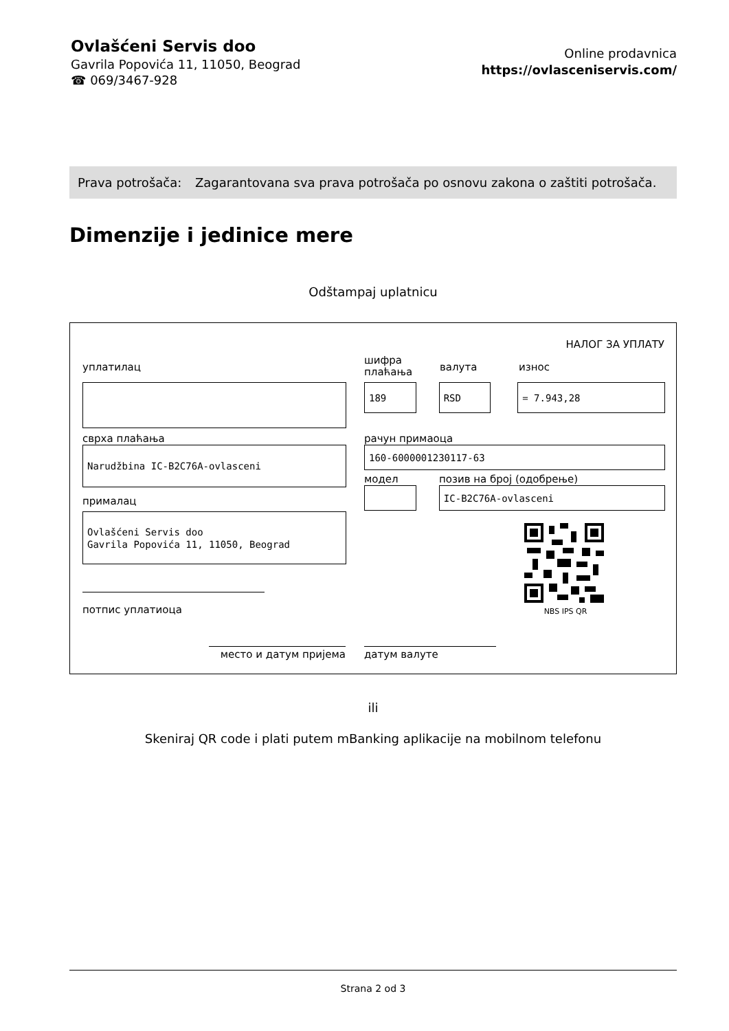Ovlašćeni Servis doo
Gavrila Popovića 11, 11050, Beograd
☎ 069/3467-928
Online prodavnica
https://ovlasceniservis.com/
Prava potrošača: Zagarantovana sva prava potrošača po osnovu zakona o zaštiti potrošača.
Dimenzije i jedinice mere
Odštampaj uplatnicu
НАЛОГ ЗА УПЛАТУ
уплатилац
сврха плаћања
Narudžbina IC-B2C76A-ovlasceni
прималац
Ovlašćeni Servis doo
Gavrila Popovića 11, 11050, Beograd
потпис уплатиоца
шифра
плаћања
валута износ
189 RSD = 7.943,28
рачун примаоца
160-6000001230117-63
модел позив на број (одобрење)
IC-B2C76A-ovlasceni
NBS IPS QR
место и датум пријема датум валуте
ili
Skeniraj QR code i plati putem mBanking aplikacije na mobilnom telefonu
Strana 2 od 3